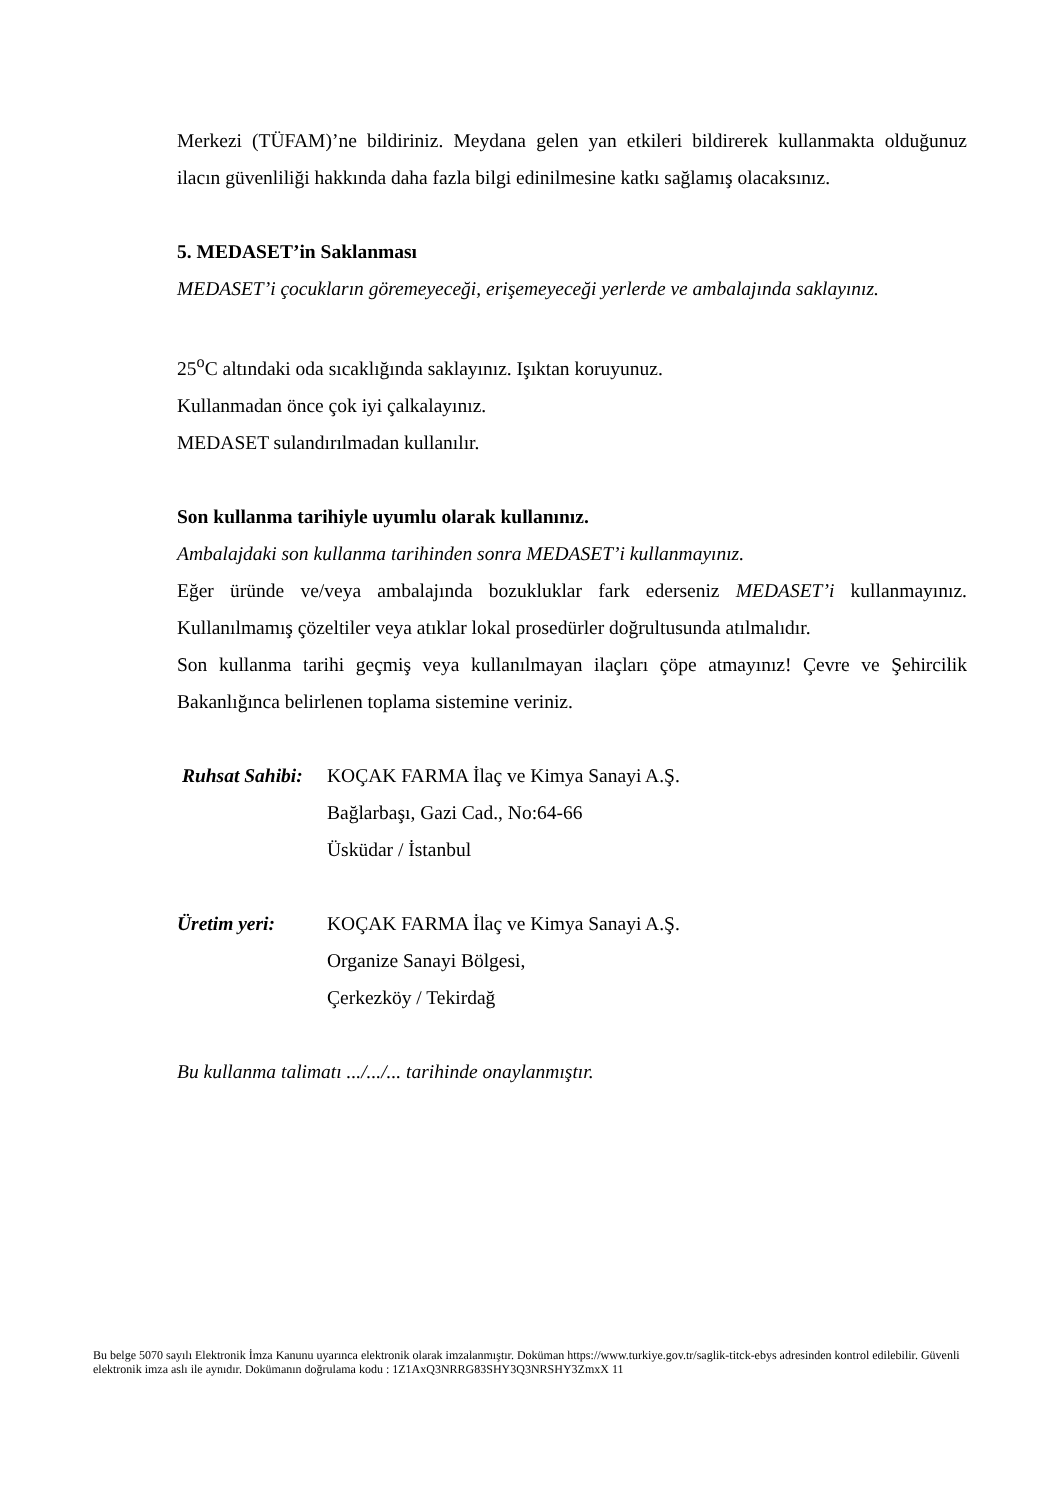Merkezi (TÜFAM)’ne bildiriniz. Meydana gelen yan etkileri bildirerek kullanmakta olduğunuz ilacın güvenliliği hakkında daha fazla bilgi edinilmesine katkı sağlamış olacaksınız.
5. MEDASET’in Saklanması
MEDASET’i çocukların göremeyeceği, erişemeyeceği yerlerde ve ambalajında saklayınız.
25<sup>o</sup>C altındaki oda sıcaklığında saklayınız. Işıktan koruyunuz.
Kullanmadan önce çok iyi çalkalayınız.
MEDASET sulandırılmadan kullanılır.
Son kullanma tarihiyle uyumlu olarak kullanınız.
Ambalajdaki son kullanma tarihinden sonra MEDASET’i kullanmayınız.
Eğer üründe ve/veya ambalajında bozukluklar fark ederseniz MEDASET’i kullanmayınız. Kullanılmamış çözeltiler veya atıklar lokal prosedürler doğrultusunda atılmalıdır.
Son kullanma tarihi geçmiş veya kullanılmayan ilaçları çöpe atmayınız! Çevre ve Şehircilik Bakanlığınca belirlenen toplama sistemine veriniz.
| Ruhsat Sahibi: | KOÇAK FARMA İlaç ve Kimya Sanayi A.Ş. Bağlarbaşı, Gazi Cad., No:64-66 Üsküdar / İstanbul |
| Üretim yeri: | KOÇAK FARMA İlaç ve Kimya Sanayi A.Ş. Organize Sanayi Bölgesi, Çerkezköy / Tekirdağ |
Bu kullanma talimatı .../.../... tarihinde onaylanmıştır.
Bu belge 5070 sayılı Elektronik İmza Kanunu uyarınca elektronik olarak imzalanmıştır. Doküman https://www.turkiye.gov.tr/saglik-titck-ebys adresinden kontrol edilebilir. Güvenli elektronik imza aslı ile aynıdır. Dokümanın doğrulama kodu : 1Z1AxQ3NRRG83SHY3Q3NRSHY3ZmxX 11